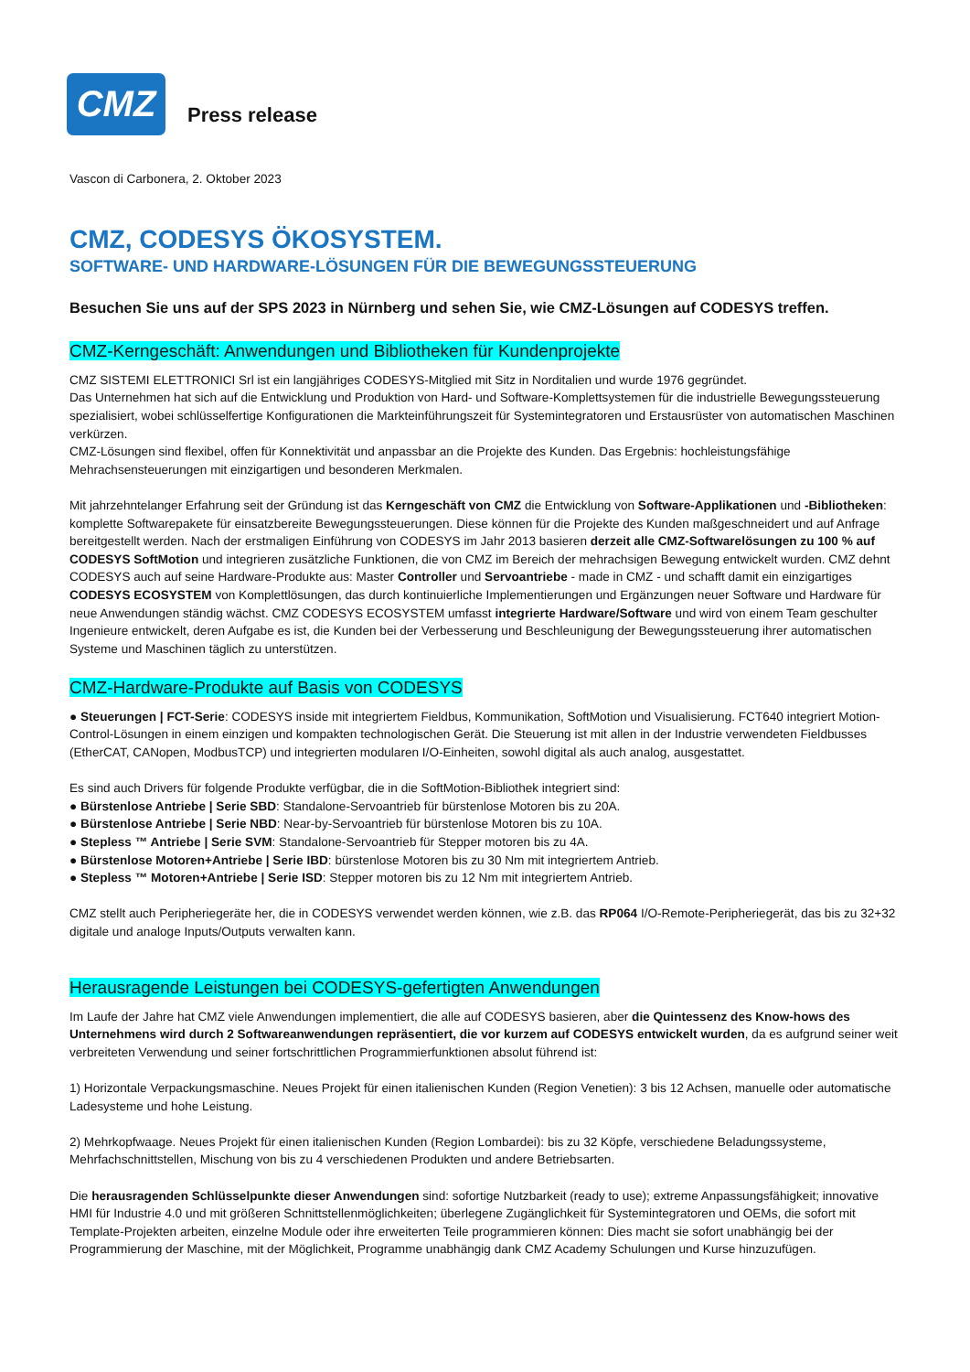CMZ
Press release
Vascon di Carbonera, 2. Oktober 2023
CMZ, CODESYS ÖKOSYSTEM.
SOFTWARE- UND HARDWARE-LÖSUNGEN FÜR DIE BEWEGUNGSSTEUERUNG
Besuchen Sie uns auf der SPS 2023 in Nürnberg und sehen Sie, wie CMZ-Lösungen auf CODESYS treffen.
CMZ-Kerngeschäft: Anwendungen und Bibliotheken für Kundenprojekte
CMZ SISTEMI ELETTRONICI Srl ist ein langjähriges CODESYS-Mitglied mit Sitz in Norditalien und wurde 1976 gegründet.
Das Unternehmen hat sich auf die Entwicklung und Produktion von Hard- und Software-Komplettsystemen für die industrielle Bewegungssteuerung spezialisiert, wobei schlüsselfertige Konfigurationen die Markteinführungszeit für Systemintegratoren und Erstausrüster von automatischen Maschinen verkürzen.
CMZ-Lösungen sind flexibel, offen für Konnektivität und anpassbar an die Projekte des Kunden. Das Ergebnis: hochleistungsfähige Mehrachsensteuerungen mit einzigartigen und besonderen Merkmalen.
Mit jahrzehntelanger Erfahrung seit der Gründung ist das Kerngeschäft von CMZ die Entwicklung von Software-Applikationen und -Bibliotheken: komplette Softwarepakete für einsatzbereite Bewegungssteuerungen. Diese können für die Projekte des Kunden maßgeschneidert und auf Anfrage bereitgestellt werden. Nach der erstmaligen Einführung von CODESYS im Jahr 2013 basieren derzeit alle CMZ-Softwarelösungen zu 100 % auf CODESYS SoftMotion und integrieren zusätzliche Funktionen, die von CMZ im Bereich der mehrachsigen Bewegung entwickelt wurden. CMZ dehnt CODESYS auch auf seine Hardware-Produkte aus: Master Controller und Servoantriebe - made in CMZ - und schafft damit ein einzigartiges CODESYS ECOSYSTEM von Komplettlösungen, das durch kontinuierliche Implementierungen und Ergänzungen neuer Software und Hardware für neue Anwendungen ständig wächst. CMZ CODESYS ECOSYSTEM umfasst integrierte Hardware/Software und wird von einem Team geschulter Ingenieure entwickelt, deren Aufgabe es ist, die Kunden bei der Verbesserung und Beschleunigung der Bewegungssteuerung ihrer automatischen Systeme und Maschinen täglich zu unterstützen.
CMZ-Hardware-Produkte auf Basis von CODESYS
● Steuerungen | FCT-Serie: CODESYS inside mit integriertem Fieldbus, Kommunikation, SoftMotion und Visualisierung. FCT640 integriert Motion-Control-Lösungen in einem einzigen und kompakten technologischen Gerät. Die Steuerung ist mit allen in der Industrie verwendeten Fieldbusses (EtherCAT, CANopen, ModbusTCP) und integrierten modularen I/O-Einheiten, sowohl digital als auch analog, ausgestattet.
Es sind auch Drivers für folgende Produkte verfügbar, die in die SoftMotion-Bibliothek integriert sind:
● Bürstenlose Antriebe | Serie SBD: Standalone-Servoantrieb für bürstenlose Motoren bis zu 20A.
● Bürstenlose Antriebe | Serie NBD: Near-by-Servoantrieb für bürstenlose Motoren bis zu 10A.
● Stepless ™ Antriebe | Serie SVM: Standalone-Servoantrieb für Stepper motoren bis zu 4A.
● Bürstenlose Motoren+Antriebe | Serie IBD: bürstenlose Motoren bis zu 30 Nm mit integriertem Antrieb.
● Stepless ™ Motoren+Antriebe | Serie ISD: Stepper motoren bis zu 12 Nm mit integriertem Antrieb.
CMZ stellt auch Peripheriegeräte her, die in CODESYS verwendet werden können, wie z.B. das RP064 I/O-Remote-Peripheriegerät, das bis zu 32+32 digitale und analoge Inputs/Outputs verwalten kann.
Herausragende Leistungen bei CODESYS-gefertigten Anwendungen
Im Laufe der Jahre hat CMZ viele Anwendungen implementiert, die alle auf CODESYS basieren, aber die Quintessenz des Know-hows des Unternehmens wird durch 2 Softwareanwendungen repräsentiert, die vor kurzem auf CODESYS entwickelt wurden, da es aufgrund seiner weit verbreiteten Verwendung und seiner fortschrittlichen Programmierfunktionen absolut führend ist:
1) Horizontale Verpackungsmaschine. Neues Projekt für einen italienischen Kunden (Region Venetien): 3 bis 12 Achsen, manuelle oder automatische Ladesysteme und hohe Leistung.
2) Mehrkopfwaage. Neues Projekt für einen italienischen Kunden (Region Lombardei): bis zu 32 Köpfe, verschiedene Beladungssysteme, Mehrfachschnittstellen, Mischung von bis zu 4 verschiedenen Produkten und andere Betriebsarten.
Die herausragenden Schlüsselpunkte dieser Anwendungen sind: sofortige Nutzbarkeit (ready to use); extreme Anpassungsfähigkeit; innovative HMI für Industrie 4.0 und mit größeren Schnittstellenmöglichkeiten; überlegene Zugänglichkeit für Systemintegratoren und OEMs, die sofort mit Template-Projekten arbeiten, einzelne Module oder ihre erweiterten Teile programmieren können: Dies macht sie sofort unabhängig bei der Programmierung der Maschine, mit der Möglichkeit, Programme unabhängig dank CMZ Academy Schulungen und Kurse hinzuzufügen.